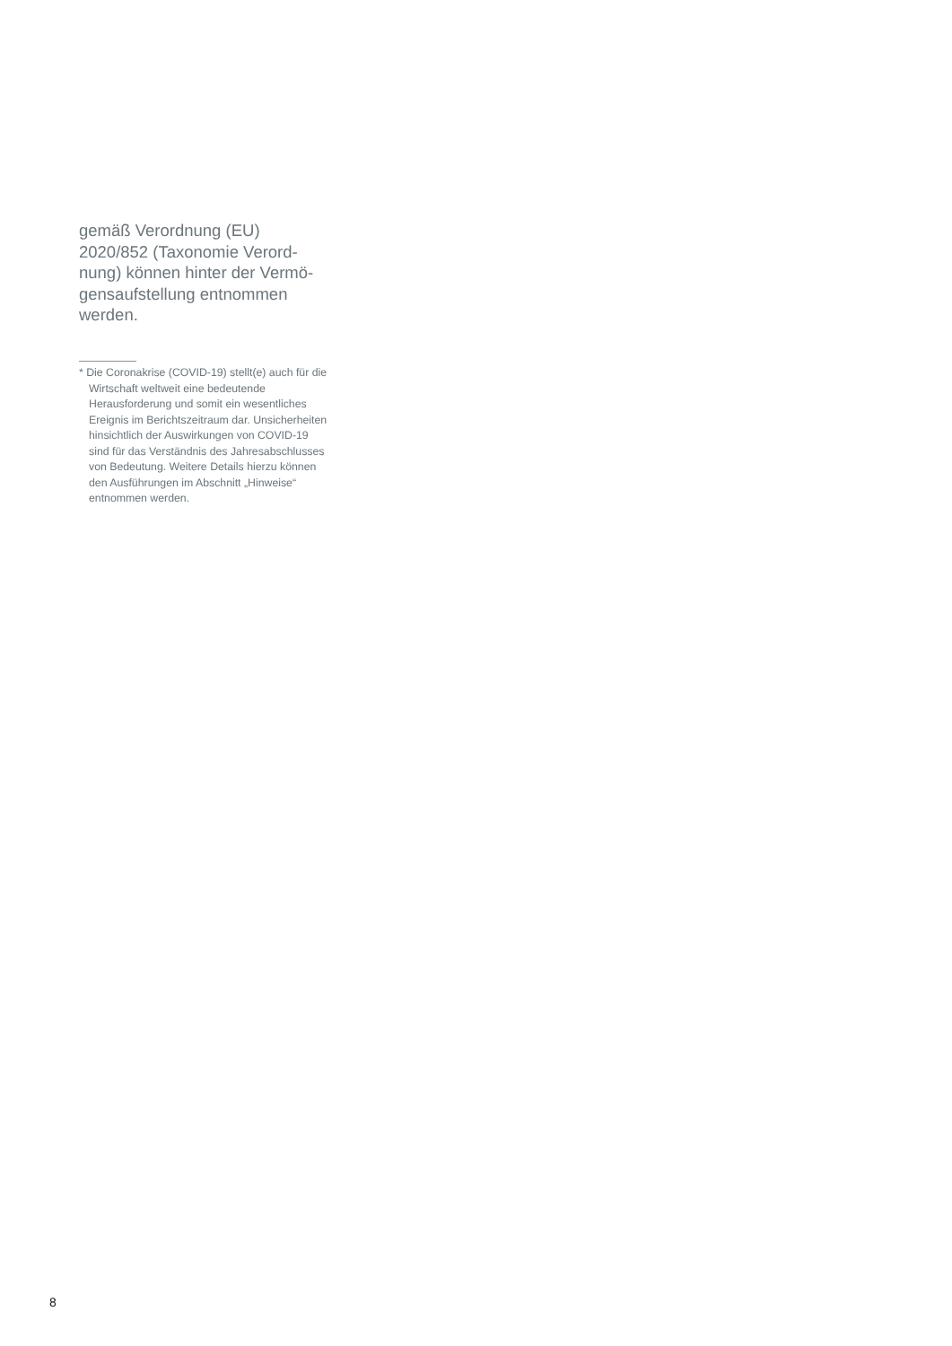gemäß Verordnung (EU) 2020/852 (Taxonomie Verord­nung) können hinter der Vermö­gensaufstellung entnommen werden.
* Die Coronakrise (COVID-19) stellt(e) auch für die Wirtschaft weltweit eine bedeu­tende Herausforderung und somit ein wesentliches Ereignis im Berichtszeit­raum dar. Unsicherheiten hinsichtlich der Auswirkungen von COVID-19 sind für das Verständnis des Jahresabschlusses von Bedeutung. Weitere Details hierzu können den Ausführungen im Abschnitt „Hinweise“ entnommen werden.
8